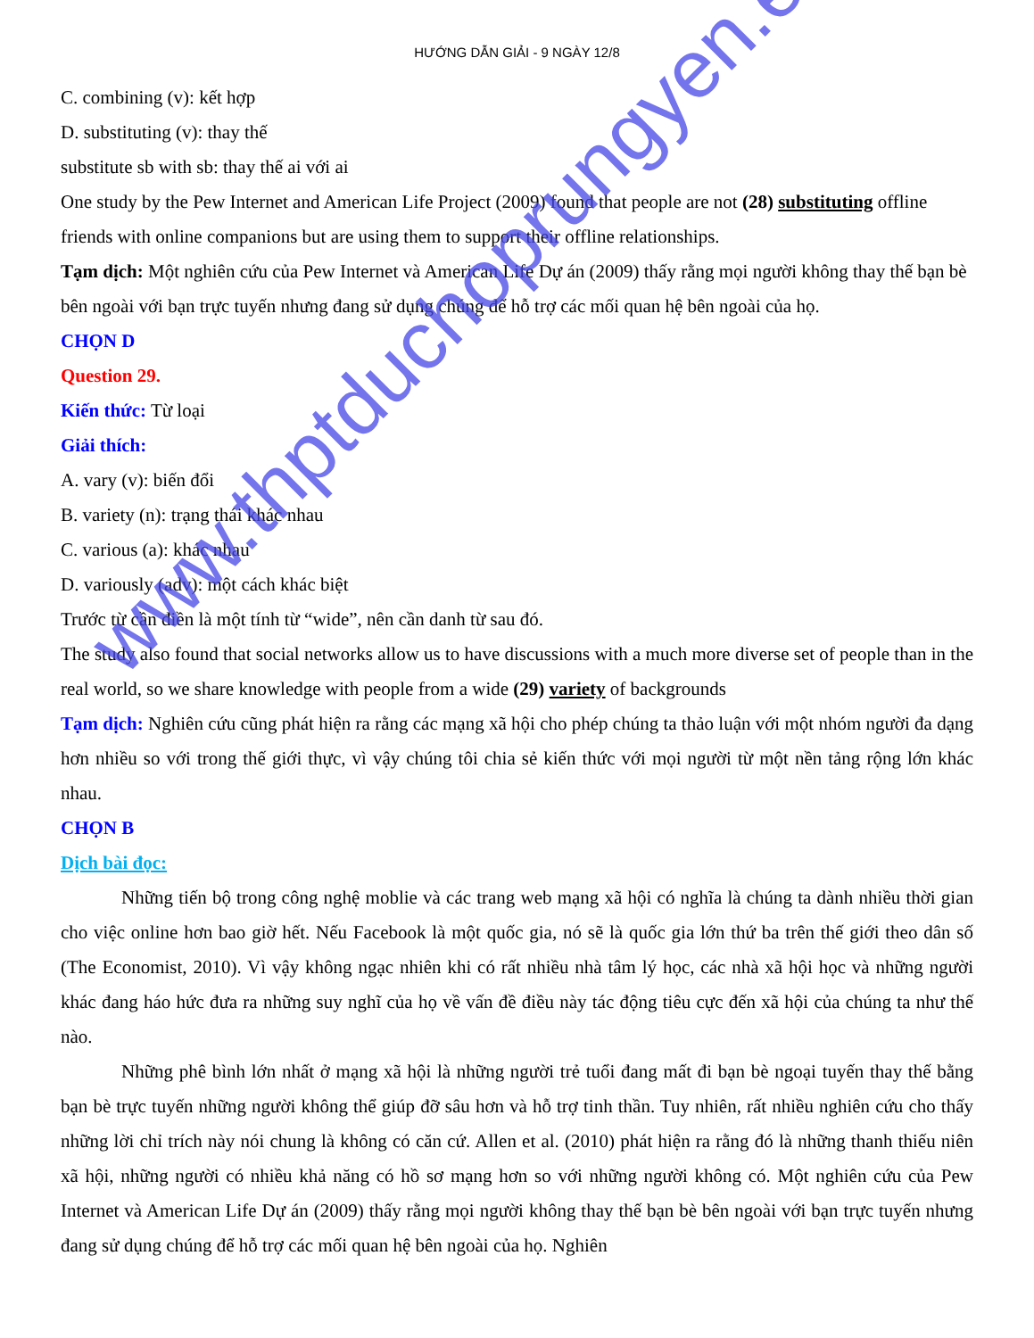HƯỚNG DẪN GIẢI - 9 NGÀY 12/8
C. combining (v): kết hợp
D. substituting (v): thay thế
substitute sb with sb: thay thế ai với ai
One study by the Pew Internet and American Life Project (2009) found that people are not (28) substituting offline friends with online companions but are using them to support their offline relationships.
Tạm dịch: Một nghiên cứu của Pew Internet và American Life Dự án (2009) thấy rằng mọi người không thay thế bạn bè bên ngoài với bạn trực tuyến nhưng đang sử dụng chúng để hỗ trợ các mối quan hệ bên ngoài của họ.
CHỌN D
Question 29.
Kiến thức: Từ loại
Giải thích:
A. vary (v): biến đổi
B. variety (n): trạng thái khác nhau
C. various (a): khác nhau
D. variously (adv): một cách khác biệt
Trước từ cần điền là một tính từ “wide”, nên cần danh từ sau đó.
The study also found that social networks allow us to have discussions with a much more diverse set of people than in the real world, so we share knowledge with people from a wide (29) variety of backgrounds
Tạm dịch: Nghiên cứu cũng phát hiện ra rằng các mạng xã hội cho phép chúng ta thảo luận với một nhóm người đa dạng hơn nhiều so với trong thế giới thực, vì vậy chúng tôi chia sẻ kiến thức với mọi người từ một nền tảng rộng lớn khác nhau.
CHỌN B
Dịch bài đọc:
Những tiến bộ trong công nghệ moblie và các trang web mạng xã hội có nghĩa là chúng ta dành nhiều thời gian cho việc online hơn bao giờ hết. Nếu Facebook là một quốc gia, nó sẽ là quốc gia lớn thứ ba trên thế giới theo dân số (The Economist, 2010). Vì vậy không ngạc nhiên khi có rất nhiều nhà tâm lý học, các nhà xã hội học và những người khác đang háo hức đưa ra những suy nghĩ của họ về vấn đề điều này tác động tiêu cực đến xã hội của chúng ta như thế nào.
Những phê bình lớn nhất ở mạng xã hội là những người trẻ tuổi đang mất đi bạn bè ngoại tuyến thay thế bằng bạn bè trực tuyến những người không thể giúp đỡ sâu hơn và hỗ trợ tinh thần. Tuy nhiên, rất nhiều nghiên cứu cho thấy những lời chỉ trích này nói chung là không có căn cứ. Allen et al. (2010) phát hiện ra rằng đó là những thanh thiếu niên xã hội, những người có nhiều khả năng có hồ sơ mạng hơn so với những người không có. Một nghiên cứu của Pew Internet và American Life Dự án (2009) thấy rằng mọi người không thay thế bạn bè bên ngoài với bạn trực tuyến nhưng đang sử dụng chúng để hỗ trợ các mối quan hệ bên ngoài của họ. Nghiên
www.thptduchoprungyen.edu.vn